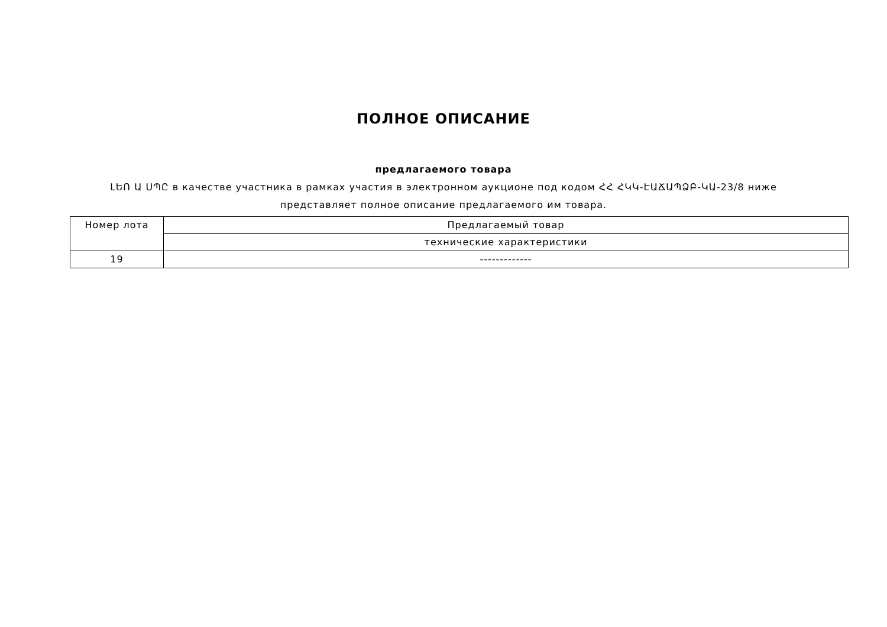ПОЛНОЕ ОПИСАНИЕ
предлагаемого товара
ԼԵՈ Ա ՍՊԸ в качестве участника в рамках участия в электронном аукционе под кодом ՀՀ ՀԿԿ-ԷԱՃԱՊՁԲ-ԿԱ-23/8 ниже представляет полное описание предлагаемого им товара.
| Номер лота | Предлагаемый товар |
| | технические характеристики |
| 19 | ------------- |